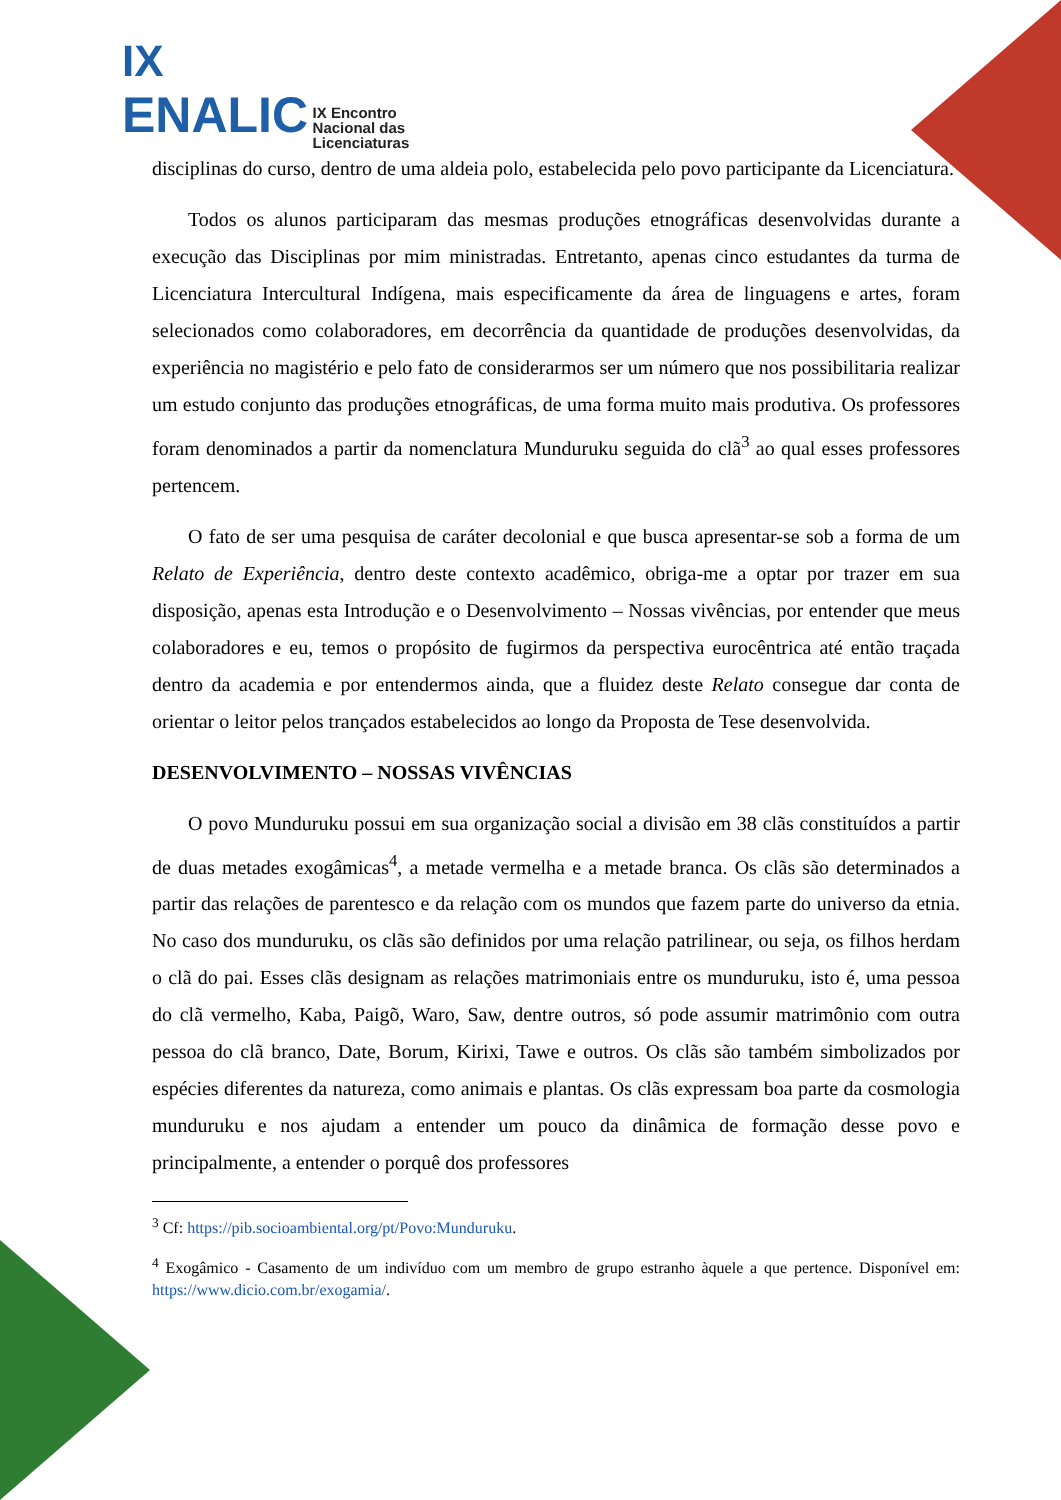IX
ENALIC IX Encontro
Nacional das
Licenciaturas
disciplinas do curso, dentro de uma aldeia polo, estabelecida pelo povo participante da Licenciatura.
Todos os alunos participaram das mesmas produções etnográficas desenvolvidas durante a execução das Disciplinas por mim ministradas. Entretanto, apenas cinco estudantes da turma de Licenciatura Intercultural Indígena, mais especificamente da área de linguagens e artes, foram selecionados como colaboradores, em decorrência da quantidade de produções desenvolvidas, da experiência no magistério e pelo fato de considerarmos ser um número que nos possibilitaria realizar um estudo conjunto das produções etnográficas, de uma forma muito mais produtiva. Os professores foram denominados a partir da nomenclatura Munduruku seguida do clã<sup>3</sup> ao qual esses professores pertencem.
O fato de ser uma pesquisa de caráter decolonial e que busca apresentar-se sob a forma de um Relato de Experiência, dentro deste contexto acadêmico, obriga-me a optar por trazer em sua disposição, apenas esta Introdução e o Desenvolvimento – Nossas vivências, por entender que meus colaboradores e eu, temos o propósito de fugirmos da perspectiva eurocêntrica até então traçada dentro da academia e por entendermos ainda, que a fluidez deste Relato consegue dar conta de orientar o leitor pelos trançados estabelecidos ao longo da Proposta de Tese desenvolvida.
DESENVOLVIMENTO – NOSSAS VIVÊNCIAS
O povo Munduruku possui em sua organização social a divisão em 38 clãs constituídos a partir de duas metades exogâmicas<sup>4</sup>, a metade vermelha e a metade branca. Os clãs são determinados a partir das relações de parentesco e da relação com os mundos que fazem parte do universo da etnia. No caso dos munduruku, os clãs são definidos por uma relação patrilinear, ou seja, os filhos herdam o clã do pai. Esses clãs designam as relações matrimoniais entre os munduruku, isto é, uma pessoa do clã vermelho, Kaba, Paigõ, Waro, Saw, dentre outros, só pode assumir matrimônio com outra pessoa do clã branco, Date, Borum, Kirixi, Tawe e outros. Os clãs são também simbolizados por espécies diferentes da natureza, como animais e plantas. Os clãs expressam boa parte da cosmologia munduruku e nos ajudam a entender um pouco da dinâmica de formação desse povo e principalmente, a entender o porquê dos professores
<sup>3</sup> Cf: https://pib.socioambiental.org/pt/Povo:Munduruku.
<sup>4</sup> Exogâmico - Casamento de um indivíduo com um membro de grupo estranho àquele a que pertence. Disponível em: https://www.dicio.com.br/exogamia/.